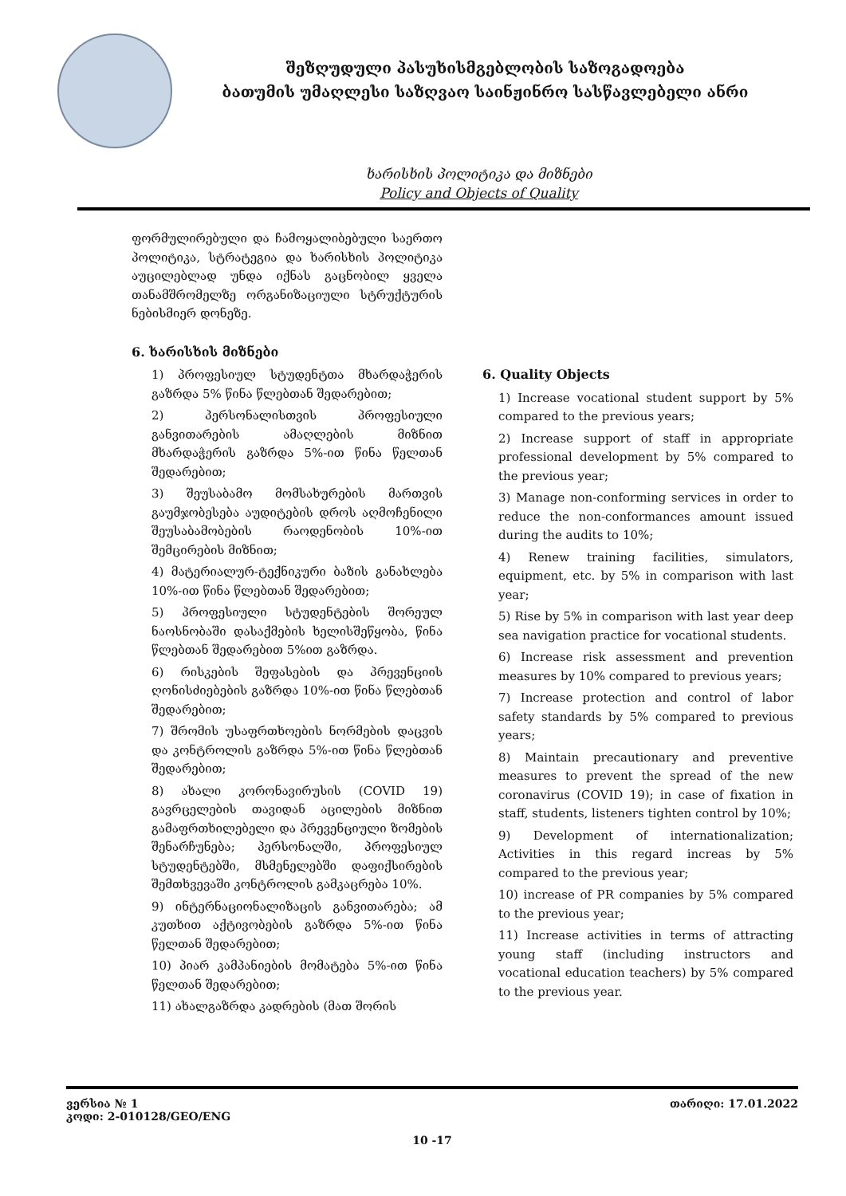შეზღუდული პასუხისმგებლობის საზოგადოება
ბათუმის უმაღლესი საზღვაო საინჟინრო სასწავლებელი ანრი
ხარისხის პოლიტიკა და მიზნები
Policy and Objects of Quality
ფორმულირებული და ჩამოყალიბებული საერთო პოლიტიკა, სტრატეგია და ხარისხის პოლიტიკა აუცილებლად უნდა იქნას გაცნობილ ყველა თანამშრომელზე ორგანიზაციული სტრუქტურის ნებისმიერ დონეზე.
6. ხარისხის მიზნები
1) პროფესიულ სტუდენტთა მხარდაჭერის გაზრდა 5% წინა წლებთან შედარებით;
2) პერსონალისთვის პროფესიული განვითარების ამაღლების მიზნით მხარდაჭერის გაზრდა 5%-ით წინა წელთან შედარებით;
3) შეუსაბამო მომსახურების მართვის გაუმჯობესება აუდიტების დროს აღმოჩენილი შეუსაბამობების რაოდენობის 10%-ით შემცირების მიზნით;
4) მატერიალურ-ტექნიკური ბაზის განახლება 10%-ით წინა წლებთან შედარებით;
5) პროფესიული სტუდენტების შორეულ ნაოსნობაში დასაქმების ხელისშეწყობა, წინა წლებთან შედარებით 5%ით გაზრდა.
6) რისკების შეფასების და პრევენციის ღონისძიებების გაზრდა 10%-ით წინა წლებთან შედარებით;
7) შრომის უსაფრთხოების ნორმების დაცვის და კონტროლის გაზრდა 5%-ით წინა წლებთან შედარებით;
8) ახალი კორონავირუსის (COVID 19) გავრცელების თავიდან აცილების მიზნით გამაფრთხილებელი და პრევენციული ზომების შენარჩუნება; პერსონალში, პროფესიულ სტუდენტებში, მსმენელებში დაფიქსირების შემთხვევაში კონტროლის გამკაცრება 10%.
9) ინტერნაციონალიზაცის განვითარება; ამ კუთხით აქტივობების გაზრდა 5%-ით წინა წელთან შედარებით;
10) პიარ კამპანიების მომატება 5%-ით წინა წელთან შედარებით;
11) ახალგაზრდა კადრების (მათ შორის
6. Quality Objects
1) Increase vocational student support by 5% compared to the previous years;
2) Increase support of staff in appropriate professional development by 5% compared to the previous year;
3) Manage non-conforming services in order to reduce the non-conformances amount issued during the audits to 10%;
4) Renew training facilities, simulators, equipment, etc. by 5% in comparison with last year;
5) Rise by 5% in comparison with last year deep sea navigation practice for vocational students.
6) Increase risk assessment and prevention measures by 10% compared to previous years;
7) Increase protection and control of labor safety standards by 5% compared to previous years;
8) Maintain precautionary and preventive measures to prevent the spread of the new coronavirus (COVID 19); in case of fixation in staff, students, listeners tighten control by 10%;
9) Development of internationalization; Activities in this regard increas by 5% compared to the previous year;
10) increase of PR companies by 5% compared to the previous year;
11) Increase activities in terms of attracting young staff (including instructors and vocational education teachers) by 5% compared to the previous year.
ვერსია № 1 თარიღი: 17.01.2022
კოდი: 2-010128/GEO/ENG
10 -17